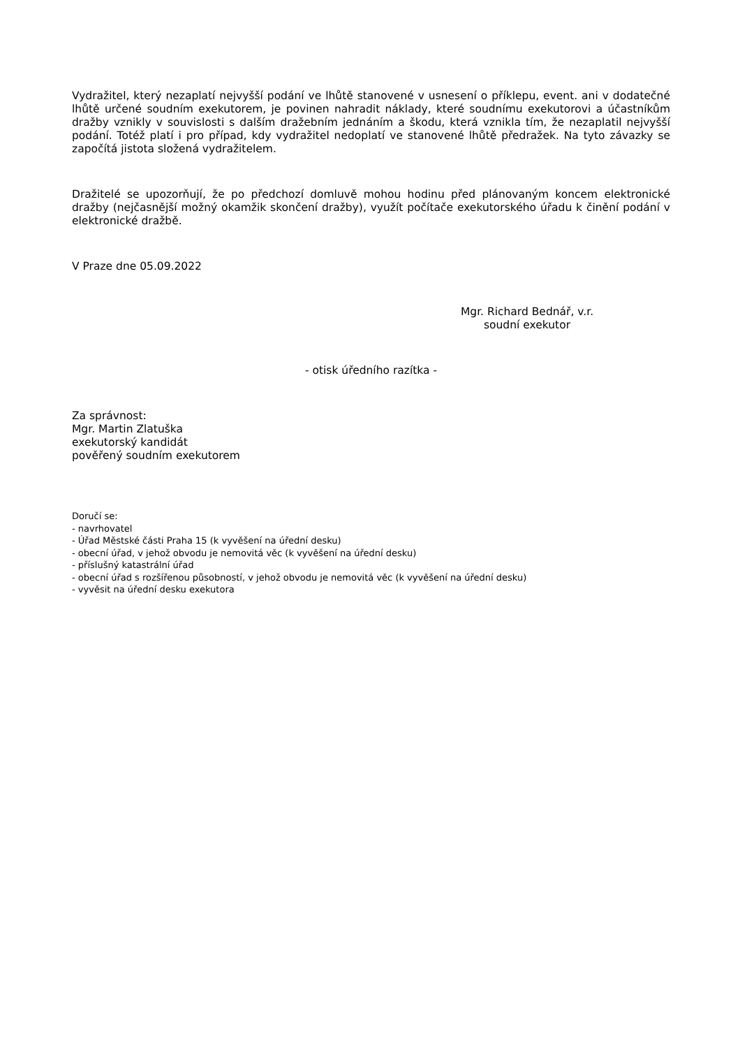Vydražitel, který nezaplatí nejvyšší podání ve lhůtě stanovené v usnesení o příklepu, event. ani v dodatečné lhůtě určené soudním exekutorem, je povinen nahradit náklady, které soudnímu exekutorovi a účastníkům dražby vznikly v souvislosti s dalším dražebním jednáním a škodu, která vznikla tím, že nezaplatil nejvyšší podání. Totéž platí i pro případ, kdy vydražitel nedoplatí ve stanovené lhůtě předražek. Na tyto závazky se započítá jistota složená vydražitelem.
Dražitelé se upozorňují, že po předchozí domluvě mohou hodinu před plánovaným koncem elektronické dražby (nejčasnější možný okamžik skončení dražby), využít počítače exekutorského úřadu k činění podání v elektronické dražbě.
V Praze dne 05.09.2022
Mgr. Richard Bednář, v.r.
soudní exekutor
- otisk úředního razítka -
Za správnost:
Mgr. Martin Zlatuška
exekutorský kandidát
pověřený soudním exekutorem
Doručí se:
- navrhovatel
- Úřad Městské části Praha 15 (k vyvěšení na úřední desku)
- obecní úřad, v jehož obvodu je nemovitá věc (k vyvěšení na úřední desku)
- příslušný katastrální úřad
- obecní úřad s rozšířenou působností, v jehož obvodu je nemovitá věc (k vyvěšení na úřední desku)
- vyvěsit na úřední desku exekutora